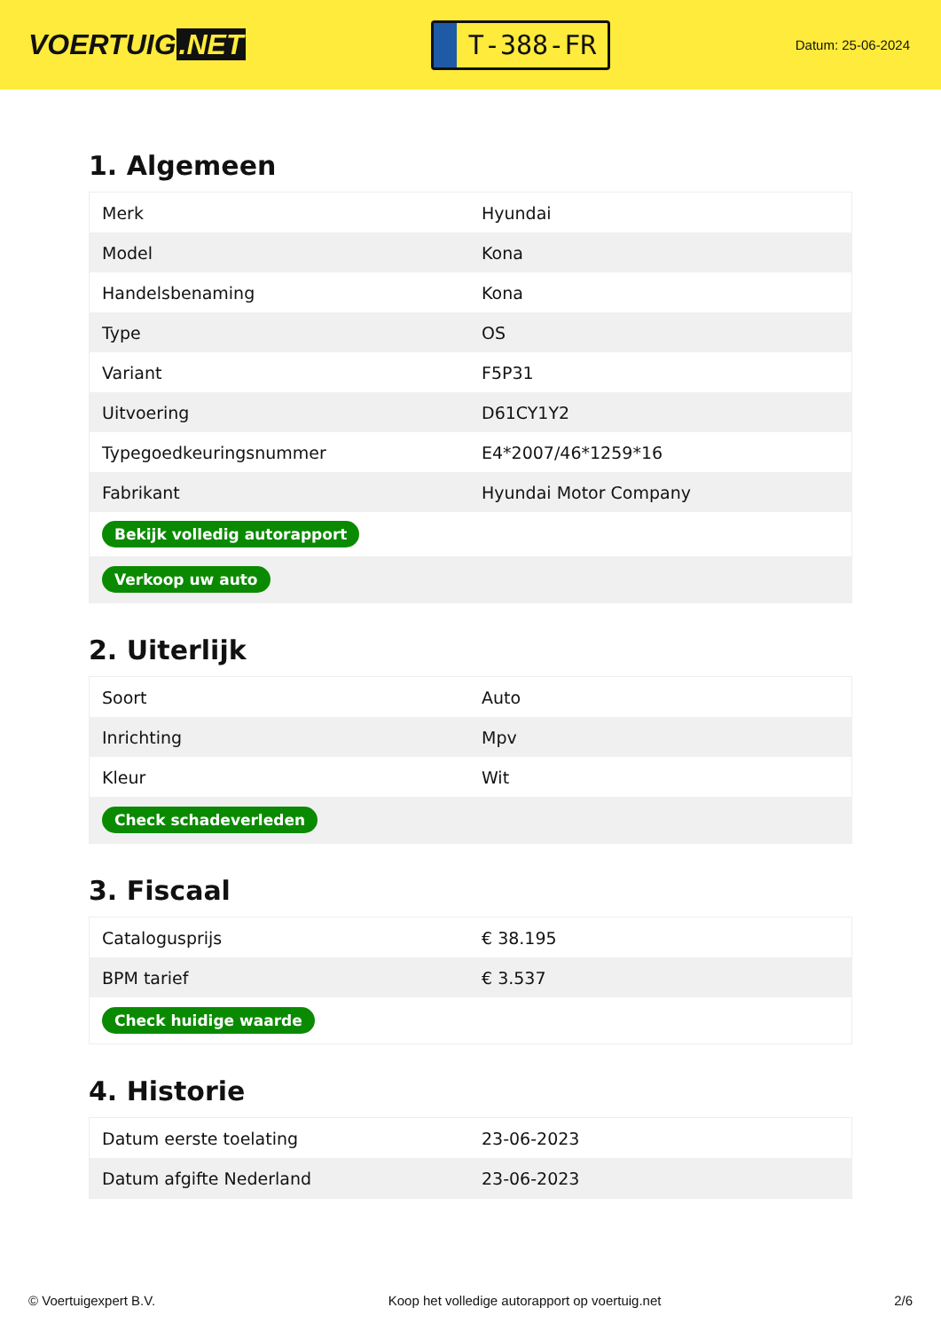VOERTUIG.NET
T-388-FR
Datum: 25-06-2024
1. Algemeen
| Merk | Hyundai |
| Model | Kona |
| Handelsbenaming | Kona |
| Type | OS |
| Variant | F5P31 |
| Uitvoering | D61CY1Y2 |
| Typegoedkeuringsnummer | E4*2007/46*1259*16 |
| Fabrikant | Hyundai Motor Company |
| Bekijk volledig autorapport | |
| Verkoop uw auto | |
2. Uiterlijk
| Soort | Auto |
| Inrichting | Mpv |
| Kleur | Wit |
| Check schadeverleden | |
3. Fiscaal
| Catalogusprijs | € 38.195 |
| BPM tarief | € 3.537 |
| Check huidige waarde | |
4. Historie
| Datum eerste toelating | 23-06-2023 |
| Datum afgifte Nederland | 23-06-2023 |
© Voertuigexpert B.V. Koop het volledige autorapport op voertuig.net 2/6